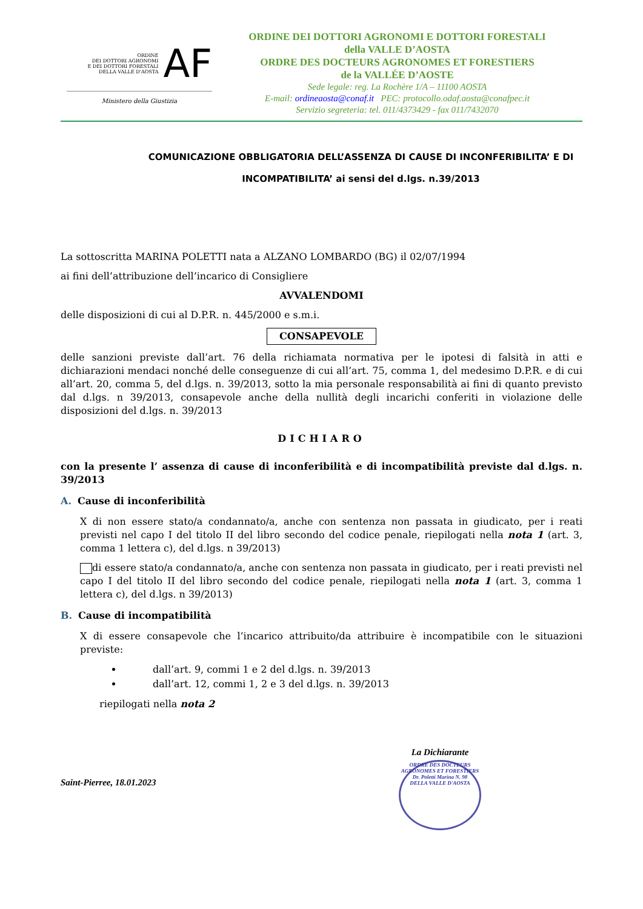ORDINE
DEI DOTTORI AGRONOMI
E DEI DOTTORI FORESTALI
DELLA VALLE D'AOSTA
AF
Ministero della Giustizia
ORDINE DEI DOTTORI AGRONOMI E DOTTORI FORESTALI
della VALLE D’AOSTA
ORDRE DES DOCTEURS AGRONOMES ET FORESTIERS
de la VALLÉE D’AOSTE
Sede legale: reg. La Rochère 1/A – 11100 AOSTA
E-mail: ordineaosta@conaf.it PEC: protocollo.odaf.aosta@conafpec.it
Servizio segreteria: tel. 011/4373429 - fax 011/7432070
COMUNICAZIONE OBBLIGATORIA DELL’ASSENZA DI CAUSE DI INCONFERIBILITA’ E DI
INCOMPATIBILITA’ ai sensi del d.lgs. n.39/2013
La sottoscritta MARINA POLETTI nata a ALZANO LOMBARDO (BG) il 02/07/1994
ai fini dell’attribuzione dell’incarico di Consigliere
AVVALENDOMI
delle disposizioni di cui al D.P.R. n. 445/2000 e s.m.i.
CONSAPEVOLE
delle sanzioni previste dall’art. 76 della richiamata normativa per le ipotesi di falsità in atti e dichiarazioni mendaci nonché delle conseguenze di cui all’art. 75, comma 1, del medesimo D.P.R. e di cui all’art. 20, comma 5, del d.lgs. n. 39/2013, sotto la mia personale responsabilità ai fini di quanto previsto dal d.lgs. n 39/2013, consapevole anche della nullità degli incarichi conferiti in violazione delle disposizioni del d.lgs. n. 39/2013
DICHIARO
con la presente l’ assenza di cause di inconferibilità e di incompatibilità previste dal d.lgs. n. 39/2013
A. Cause di inconferibilità
X di non essere stato/a condannato/a, anche con sentenza non passata in giudicato, per i reati previsti nel capo I del titolo II del libro secondo del codice penale, riepilogati nella nota 1 (art. 3, comma 1 lettera c), del d.lgs. n 39/2013)
di essere stato/a condannato/a, anche con sentenza non passata in giudicato, per i reati previsti nel capo I del titolo II del libro secondo del codice penale, riepilogati nella nota 1 (art. 3, comma 1 lettera c), del d.lgs. n 39/2013)
B. Cause di incompatibilità
X di essere consapevole che l’incarico attribuito/da attribuire è incompatibile con le situazioni previste:
dall’art. 9, commi 1 e 2 del d.lgs. n. 39/2013
dall’art. 12, commi 1, 2 e 3 del d.lgs. n. 39/2013
riepilogati nella nota 2
Saint-Pierree, 18.01.2023
La Dichiarante
ORDRE DES DOCTEURS AGRONOMES ET FORESTIERS
Dr. Poletti Marina N. 98
DELLA VALLE D'AOSTA